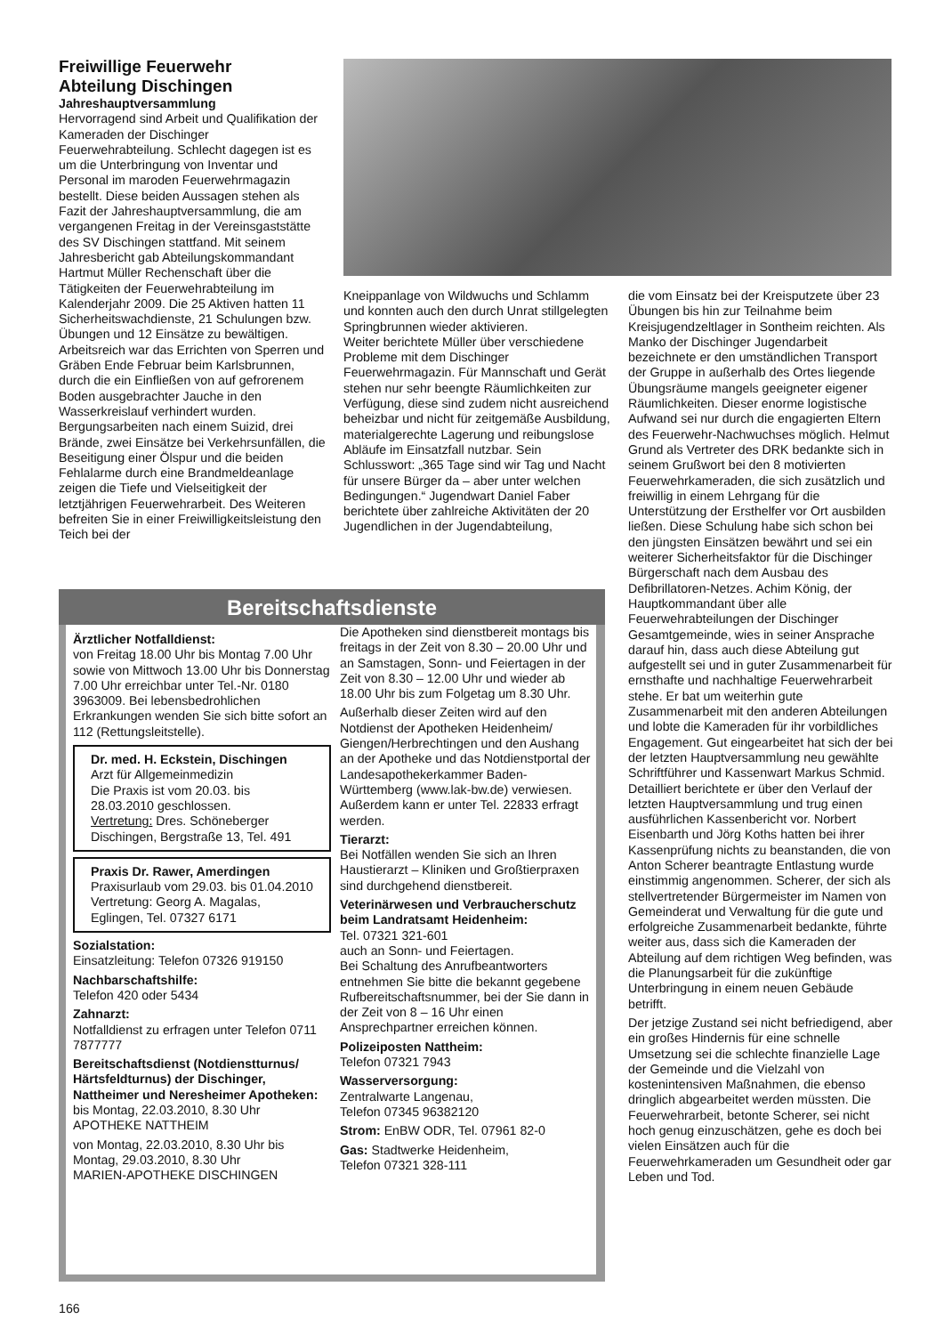Freiwillige Feuerwehr
Abteilung Dischingen
Jahreshauptversammlung
Hervorragend sind Arbeit und Qualifikation der Kameraden der Dischinger Feuerwehrabteilung. Schlecht dagegen ist es um die Unterbringung von Inventar und Personal im maroden Feuerwehrmagazin bestellt. Diese beiden Aussagen stehen als Fazit der Jahreshauptversammlung, die am vergangenen Freitag in der Vereinsgaststätte des SV Dischingen stattfand. Mit seinem Jahresbericht gab Abteilungskommandant Hartmut Müller Rechenschaft über die Tätigkeiten der Feuerwehrabteilung im Kalenderjahr 2009. Die 25 Aktiven hatten 11 Sicherheitswachdienste, 21 Schulungen bzw. Übungen und 12 Einsätze zu bewältigen. Arbeitsreich war das Errichten von Sperren und Gräben Ende Februar beim Karlsbrunnen, durch die ein Einfließen von auf gefrorenem Boden ausgebrachter Jauche in den Wasserkreislauf verhindert wurden. Bergungsarbeiten nach einem Suizid, drei Brände, zwei Einsätze bei Verkehrsunfällen, die Beseitigung einer Ölspur und die beiden Fehlalarme durch eine Brandmeldeanlage zeigen die Tiefe und Vielseitigkeit der letztjährigen Feuerwehrarbeit. Des Weiteren befreiten Sie in einer Freiwilligkeitsleistung den Teich bei der
Kneippanlage von Wildwuchs und Schlamm und konnten auch den durch Unrat stillgelegten Springbrunnen wieder aktivieren.
Weiter berichtete Müller über verschiedene Probleme mit dem Dischinger Feuerwehrmagazin. Für Mannschaft und Gerät stehen nur sehr beengte Räumlichkeiten zur Verfügung, diese sind zudem nicht ausreichend beheizbar und nicht für zeitgemäße Ausbildung, materialgerechte Lagerung und reibungslose Abläufe im Einsatzfall nutzbar. Sein Schlusswort: „365 Tage sind wir Tag und Nacht für unsere Bürger da – aber unter welchen Bedingungen.“ Jugendwart Daniel Faber berichtete über zahlreiche Aktivitäten der 20 Jugendlichen in der Jugendabteilung,
die vom Einsatz bei der Kreisputzete über 23 Übungen bis hin zur Teilnahme beim Kreisjugendzeltlager in Sontheim reichten. Als Manko der Dischinger Jugendarbeit bezeichnete er den umständlichen Transport der Gruppe in außerhalb des Ortes liegende Übungsräume mangels geeigneter eigener Räumlichkeiten. Dieser enorme logistische Aufwand sei nur durch die engagierten Eltern des Feuerwehr-Nachwuchses möglich. Helmut Grund als Vertreter des DRK bedankte sich in seinem Grußwort bei den 8 motivierten Feuerwehrkameraden, die sich zusätzlich und freiwillig in einem Lehrgang für die Unterstützung der Ersthelfer vor Ort ausbilden ließen. Diese Schulung habe sich schon bei den jüngsten Einsätzen bewährt und sei ein weiterer Sicherheitsfaktor für die Dischinger Bürgerschaft nach dem Ausbau des Defibrillatoren-Netzes. Achim König, der Hauptkommandant über alle Feuerwehrabteilungen der Dischinger Gesamtgemeinde, wies in seiner Ansprache darauf hin, dass auch diese Abteilung gut aufgestellt sei und in guter Zusammenarbeit für ernsthafte und nachhaltige Feuerwehrarbeit stehe. Er bat um weiterhin gute Zusammenarbeit mit den anderen Abteilungen und lobte die Kameraden für ihr vorbildliches Engagement. Gut eingearbeitet hat sich der bei der letzten Hauptversammlung neu gewählte Schriftführer und Kassenwart Markus Schmid. Detailliert berichtete er über den Verlauf der letzten Hauptversammlung und trug einen ausführlichen Kassenbericht vor. Norbert Eisenbarth und Jörg Koths hatten bei ihrer Kassenprüfung nichts zu beanstanden, die von Anton Scherer beantragte Entlastung wurde einstimmig angenommen. Scherer, der sich als stellvertretender Bürgermeister im Namen von Gemeinderat und Verwaltung für die gute und erfolgreiche Zusammenarbeit bedankte, führte weiter aus, dass sich die Kameraden der Abteilung auf dem richtigen Weg befinden, was die Planungsarbeit für die zukünftige Unterbringung in einem neuen Gebäude betrifft.
Der jetzige Zustand sei nicht befriedigend, aber ein großes Hindernis für eine schnelle Umsetzung sei die schlechte finanzielle Lage der Gemeinde und die Vielzahl von kostenintensiven Maßnahmen, die ebenso dringlich abgearbeitet werden müssten. Die Feuerwehrarbeit, betonte Scherer, sei nicht hoch genug einzuschätzen, gehe es doch bei vielen Einsätzen auch für die Feuerwehrkameraden um Gesundheit oder gar Leben und Tod.
Bereitschaftsdienste
Ärztlicher Notfalldienst:
von Freitag 18.00 Uhr bis Montag 7.00 Uhr sowie von Mittwoch 13.00 Uhr bis Donnerstag 7.00 Uhr erreichbar unter Tel.-Nr. 0180 3963009. Bei lebensbedrohlichen Erkrankungen wenden Sie sich bitte sofort an 112 (Rettungsleitstelle).
Dr. med. H. Eckstein, Dischingen
Arzt für Allgemeinmedizin
Die Praxis ist vom 20.03. bis 28.03.2010 geschlossen.
Vertretung: Dres. Schöneberger Dischingen, Bergstraße 13, Tel. 491
Praxis Dr. Rawer, Amerdingen
Praxisurlaub vom 29.03. bis 01.04.2010
Vertretung: Georg A. Magalas, Eglingen, Tel. 07327 6171
Sozialstation:
Einsatzleitung: Telefon 07326 919150
Nachbarschaftshilfe:
Telefon 420 oder 5434
Zahnarzt:
Notfalldienst zu erfragen unter Telefon 0711 7877777
Bereitschaftsdienst (Notdienstturnus/ Härtsfeldturnus) der Dischinger, Nattheimer und Neresheimer Apotheken:
bis Montag, 22.03.2010, 8.30 Uhr
APOTHEKE NATTHEIM
von Montag, 22.03.2010, 8.30 Uhr bis Montag, 29.03.2010, 8.30 Uhr
MARIEN-APOTHEKE DISCHINGEN
Die Apotheken sind dienstbereit montags bis freitags in der Zeit von 8.30 – 20.00 Uhr und an Samstagen, Sonn- und Feiertagen in der Zeit von 8.30 – 12.00 Uhr und wieder ab 18.00 Uhr bis zum Folgetag um 8.30 Uhr.
Außerhalb dieser Zeiten wird auf den Notdienst der Apotheken Heidenheim/ Giengen/Herbrechtingen und den Aushang an der Apotheke und das Notdienstportal der Landesapothekerkammer Baden-Württemberg (www.lak-bw.de) verwiesen. Außerdem kann er unter Tel. 22833 erfragt werden.
Tierarzt:
Bei Notfällen wenden Sie sich an Ihren Haustierarzt – Kliniken und Großtierpraxen sind durchgehend dienstbereit.
Veterinärwesen und Verbraucherschutz beim Landratsamt Heidenheim:
Tel. 07321 321-601
auch an Sonn- und Feiertagen.
Bei Schaltung des Anrufbeantworters entnehmen Sie bitte die bekannt gegebene Rufbereitschaftsnummer, bei der Sie dann in der Zeit von 8 – 16 Uhr einen Ansprechpartner erreichen können.
Polizeiposten Nattheim:
Telefon 07321 7943
Wasserversorgung:
Zentralwarte Langenau,
Telefon 07345 96382120
Strom: EnBW ODR, Tel. 07961 82-0
Gas: Stadtwerke Heidenheim,
Telefon 07321 328-111
166